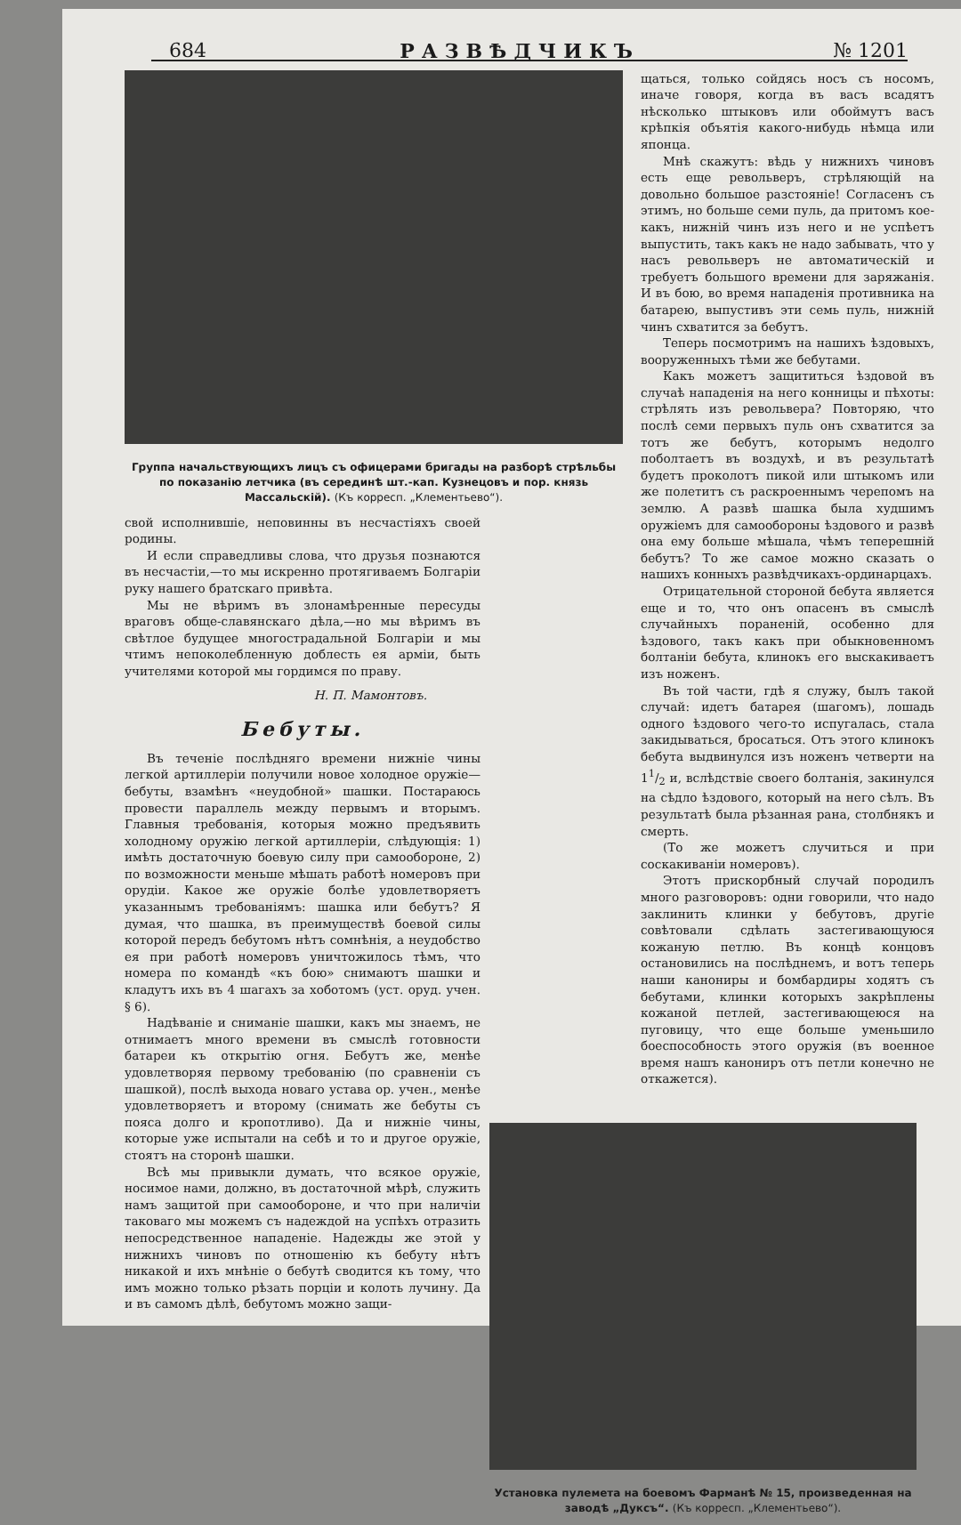684 РАЗВѢДЧИКЪ № 1201
Группа начальствующихъ лицъ съ офицерами бригады на разборѣ стрѣльбы по показанію летчика (въ серединѣ шт.-кап. Кузнецовъ и пор. князь Массальскій). (Къ корресп. „Клементьево“).
свой исполнившіе, неповинны въ несчастіяхъ своей родины.
И если справедливы слова, что друзья познаются въ несчастіи,—то мы искренно протягиваемъ Болгаріи руку нашего братскаго привѣта.
Мы не вѣримъ въ злонамѣренные пересуды враговъ обще-славянскаго дѣла,—но мы вѣримъ въ свѣтлое будущее многострадальной Болгаріи и мы чтимъ непоколебленную доблесть ея арміи, быть учителями которой мы гордимся по праву.
Н. П. Мамонтовъ.
Бебуты.
Въ теченіе послѣдняго времени нижніе чины легкой артиллеріи получили новое холодное оружіе—бебуты, взамѣнъ «неудобной» шашки. Постараюсь провести параллель между первымъ и вторымъ. Главныя требованія, которыя можно предъявить холодному оружію легкой артиллеріи, слѣдующія: 1) имѣть достаточную боевую силу при самообороне, 2) по возможности меньше мѣшать работѣ номеровъ при орудіи. Какое же оружіе болѣе удовлетворяетъ указаннымъ требованіямъ: шашка или бебутъ? Я думая, что шашка, въ преимуществѣ боевой силы которой передъ бебутомъ нѣтъ сомнѣнія, а неудобство ея при работѣ номеровъ уничтожилось тѣмъ, что номера по командѣ «къ бою» снимаютъ шашки и кладутъ ихъ въ 4 шагахъ за хоботомъ (уст. оруд. учен. § 6).
Надѣваніе и сниманіе шашки, какъ мы знаемъ, не отнимаетъ много времени въ смыслѣ готовности батареи къ открытію огня. Бебутъ же, менѣе удовлетворяя первому требованію (по сравненіи съ шашкой), послѣ выхода новаго устава ор. учен., менѣе удовлетворяетъ и второму (снимать же бебуты съ пояса долго и кропотливо). Да и нижніе чины, которые уже испытали на себѣ и то и другое оружіе, стоятъ на сторонѣ шашки.
Всѣ мы привыкли думать, что всякое оружіе, носимое нами, должно, въ достаточной мѣрѣ, служить намъ защитой при самообороне, и что при наличіи таковаго мы можемъ съ надеждой на успѣхъ отразить непосредственное нападеніе. Надежды же этой у нижнихъ чиновъ по отношенію къ бебуту нѣтъ никакой и ихъ мнѣніе о бебутѣ сводится къ тому, что имъ можно только рѣзать порціи и колоть лучину. Да и въ самомъ дѣлѣ, бебутомъ можно защи-
щаться, только сойдясь носъ съ носомъ, иначе говоря, когда въ васъ всадятъ нѣсколько штыковъ или обоймутъ васъ крѣпкія объятія какого-нибудь нѣмца или японца.
Мнѣ скажутъ: вѣдь у нижнихъ чиновъ есть еще револьверъ, стрѣляющій на довольно большое разстояніе! Согласенъ съ этимъ, но больше семи пуль, да притомъ кое-какъ, нижній чинъ изъ него и не успѣетъ выпустить, такъ какъ не надо забывать, что у насъ револьверъ не автоматическій и требуетъ большого времени для заряжанія. И въ бою, во время нападенія противника на батарею, выпустивъ эти семь пуль, нижній чинъ схватится за бебутъ.
Теперь посмотримъ на нашихъ ѣздовыхъ, вооруженныхъ тѣми же бебутами.
Какъ можетъ защититься ѣздовой въ случаѣ нападенія на него конницы и пѣхоты: стрѣлять изъ револьвера? Повторяю, что послѣ семи первыхъ пуль онъ схватится за тотъ же бебутъ, которымъ недолго поболтаетъ въ воздухѣ, и въ результатѣ будетъ проколотъ пикой или штыкомъ или же полетитъ съ раскроеннымъ черепомъ на землю. А развѣ шашка была худшимъ оружіемъ для самообороны ѣздового и развѣ она ему больше мѣшала, чѣмъ теперешній бебутъ? То же самое можно сказать о нашихъ конныхъ развѣдчикахъ-ординарцахъ.
Отрицательной стороной бебута является еще и то, что онъ опасенъ въ смыслѣ случайныхъ пораненій, особенно для ѣздового, такъ какъ при обыкновенномъ болтаніи бебута, клинокъ его выскакиваетъ изъ ноженъ.
Въ той части, гдѣ я служу, былъ такой случай: идетъ батарея (шагомъ), лошадь одного ѣздового чего-то испугалась, стала закидываться, бросаться. Отъ этого клинокъ бебута выдвинулся изъ ноженъ четверти на 11/2 и, вслѣдствіе своего болтанія, закинулся на сѣдло ѣздового, который на него сѣлъ. Въ результатѣ была рѣзанная рана, столбнякъ и смерть.
(То же можетъ случиться и при соскакиваніи номеровъ).
Этотъ прискорбный случай породилъ много разговоровъ: одни говорили, что надо заклинить клинки у бебутовъ, другіе совѣтовали сдѣлать застегивающуюся кожаную петлю. Въ концѣ концовъ остановились на послѣднемъ, и вотъ теперь наши канониры и бомбардиры ходятъ съ бебутами, клинки которыхъ закрѣплены кожаной петлей, застегивающеюся на пуговицу, что еще больше уменьшило боеспособность этого оружія (въ военное время нашъ канониръ отъ петли конечно не откажется).
Установка пулемета на боевомъ Фарманѣ № 15, произведенная на заводѣ „Дуксъ“. (Къ корресп. „Клементьево“).